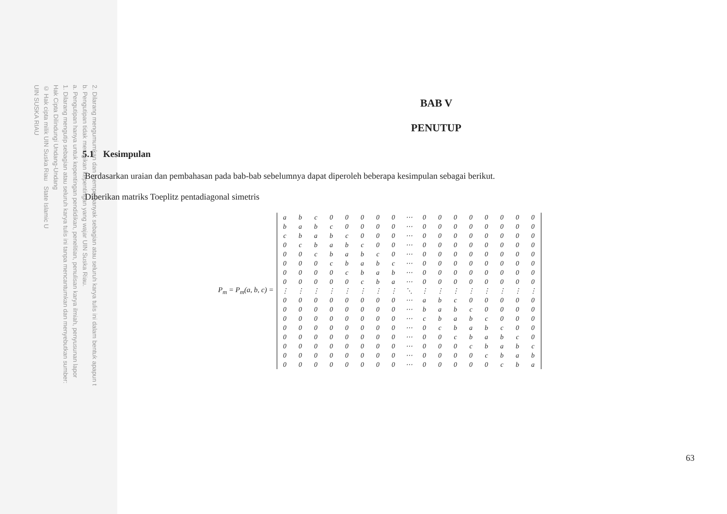UIN SUSKA RIAU
© Hak cipta milik UIN Suska Riau State Islamic U
Hak Cipta Dilindungi Undang-Undang
1. Dilarang mengutip sebagian atau seluruh karya tulis ini tanpa mencantumkan dan menyebutkan sumber:
a. Pengutipan hanya untuk kepentingan pendidikan, penelitian, penulisan karya ilmiah, penyusunan lapor
b. Pengutipan tidak merugikan kepentingan yang wajar UIN Suska Riau.
2. Dilarang mengumumkan dan memperbanyak sebagian atau seluruh karya tulis ini dalam bentuk apapun t
BAB V
PENUTUP
5.1 Kesimpulan
Berdasarkan uraian dan pembahasan pada bab-bab sebelumnya dapat diperoleh beberapa kesimpulan sebagai berikut.
Diberikan matriks Toeplitz pentadiagonal simetris
P<sub>m</sub> = P<sub>m</sub>(a, b, c) =
| a | b | c | 0 | 0 | 0 | 0 | 0 | ⋯ | 0 | 0 | 0 | 0 | 0 | 0 | 0 | 0 |
| b | a | b | c | 0 | 0 | 0 | 0 | ⋯ | 0 | 0 | 0 | 0 | 0 | 0 | 0 | 0 |
| c | b | a | b | c | 0 | 0 | 0 | ⋯ | 0 | 0 | 0 | 0 | 0 | 0 | 0 | 0 |
| 0 | c | b | a | b | c | 0 | 0 | ⋯ | 0 | 0 | 0 | 0 | 0 | 0 | 0 | 0 |
| 0 | 0 | c | b | a | b | c | 0 | ⋯ | 0 | 0 | 0 | 0 | 0 | 0 | 0 | 0 |
| 0 | 0 | 0 | c | b | a | b | c | ⋯ | 0 | 0 | 0 | 0 | 0 | 0 | 0 | 0 |
| 0 | 0 | 0 | 0 | c | b | a | b | ⋯ | 0 | 0 | 0 | 0 | 0 | 0 | 0 | 0 |
| 0 | 0 | 0 | 0 | 0 | c | b | a | ⋯ | 0 | 0 | 0 | 0 | 0 | 0 | 0 | 0 |
| ⋮ | ⋮ | ⋮ | ⋮ | ⋮ | ⋮ | ⋮ | ⋮ | ⋱ | ⋮ | ⋮ | ⋮ | ⋮ | ⋮ | ⋮ | ⋮ | ⋮ |
| 0 | 0 | 0 | 0 | 0 | 0 | 0 | 0 | ⋯ | a | b | c | 0 | 0 | 0 | 0 | 0 |
| 0 | 0 | 0 | 0 | 0 | 0 | 0 | 0 | ⋯ | b | a | b | c | 0 | 0 | 0 | 0 |
| 0 | 0 | 0 | 0 | 0 | 0 | 0 | 0 | ⋯ | c | b | a | b | c | 0 | 0 | 0 |
| 0 | 0 | 0 | 0 | 0 | 0 | 0 | 0 | ⋯ | 0 | c | b | a | b | c | 0 | 0 |
| 0 | 0 | 0 | 0 | 0 | 0 | 0 | 0 | ⋯ | 0 | 0 | c | b | a | b | c | 0 |
| 0 | 0 | 0 | 0 | 0 | 0 | 0 | 0 | ⋯ | 0 | 0 | 0 | c | b | a | b | c |
| 0 | 0 | 0 | 0 | 0 | 0 | 0 | 0 | ⋯ | 0 | 0 | 0 | 0 | c | b | a | b |
| 0 | 0 | 0 | 0 | 0 | 0 | 0 | 0 | ⋯ | 0 | 0 | 0 | 0 | 0 | c | b | a |
63